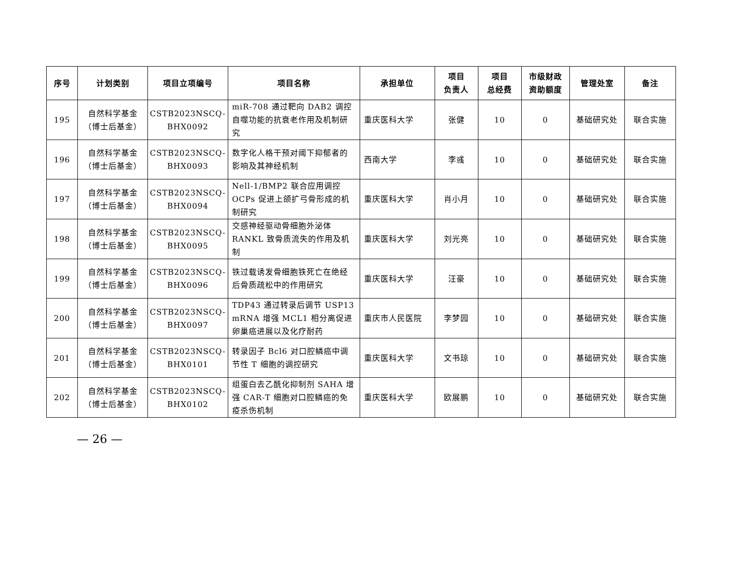| 序号 | 计划类别 | 项目立项编号 | 项目名称 | 承担单位 | 项目 负责人 | 项目 总经费 | 市级财政 资助额度 | 管理处室 | 备注 |
| --- | --- | --- | --- | --- | --- | --- | --- | --- | --- |
| 195 | 自然科学基金 （博士后基金） | CSTB2023NSCQ- BHX0092 | miR-708 通过靶向 DAB2 调控自噬功能的抗衰老作用及机制研究 | 重庆医科大学 | 张健 | 10 | 0 | 基础研究处 | 联合实施 |
| 196 | 自然科学基金 （博士后基金） | CSTB2023NSCQ- BHX0093 | 数字化人格干预对阈下抑郁者的影响及其神经机制 | 西南大学 | 李彧 | 10 | 0 | 基础研究处 | 联合实施 |
| 197 | 自然科学基金 （博士后基金） | CSTB2023NSCQ- BHX0094 | Nell-1/BMP2 联合应用调控 OCPs 促进上颌扩弓骨形成的机制研究 | 重庆医科大学 | 肖小月 | 10 | 0 | 基础研究处 | 联合实施 |
| 198 | 自然科学基金 （博士后基金） | CSTB2023NSCQ- BHX0095 | 交感神经驱动骨细胞外泌体 RANKL 致骨质流失的作用及机制 | 重庆医科大学 | 刘光亮 | 10 | 0 | 基础研究处 | 联合实施 |
| 199 | 自然科学基金 （博士后基金） | CSTB2023NSCQ- BHX0096 | 铁过载诱发骨细胞铁死亡在绝经后骨质疏松中的作用研究 | 重庆医科大学 | 汪豪 | 10 | 0 | 基础研究处 | 联合实施 |
| 200 | 自然科学基金 （博士后基金） | CSTB2023NSCQ- BHX0097 | TDP43 通过转录后调节 USP13 mRNA 增强 MCL1 相分离促进卵巢癌进展以及化疗耐药 | 重庆市人民医院 | 李梦园 | 10 | 0 | 基础研究处 | 联合实施 |
| 201 | 自然科学基金 （博士后基金） | CSTB2023NSCQ- BHX0101 | 转录因子 Bcl6 对口腔鳞癌中调节性 T 细胞的调控研究 | 重庆医科大学 | 文书琼 | 10 | 0 | 基础研究处 | 联合实施 |
| 202 | 自然科学基金 （博士后基金） | CSTB2023NSCQ- BHX0102 | 组蛋白去乙酰化抑制剂 SAHA 增强 CAR-T 细胞对口腔鳞癌的免疫杀伤机制 | 重庆医科大学 | 欧展鹏 | 10 | 0 | 基础研究处 | 联合实施 |
— 26 —